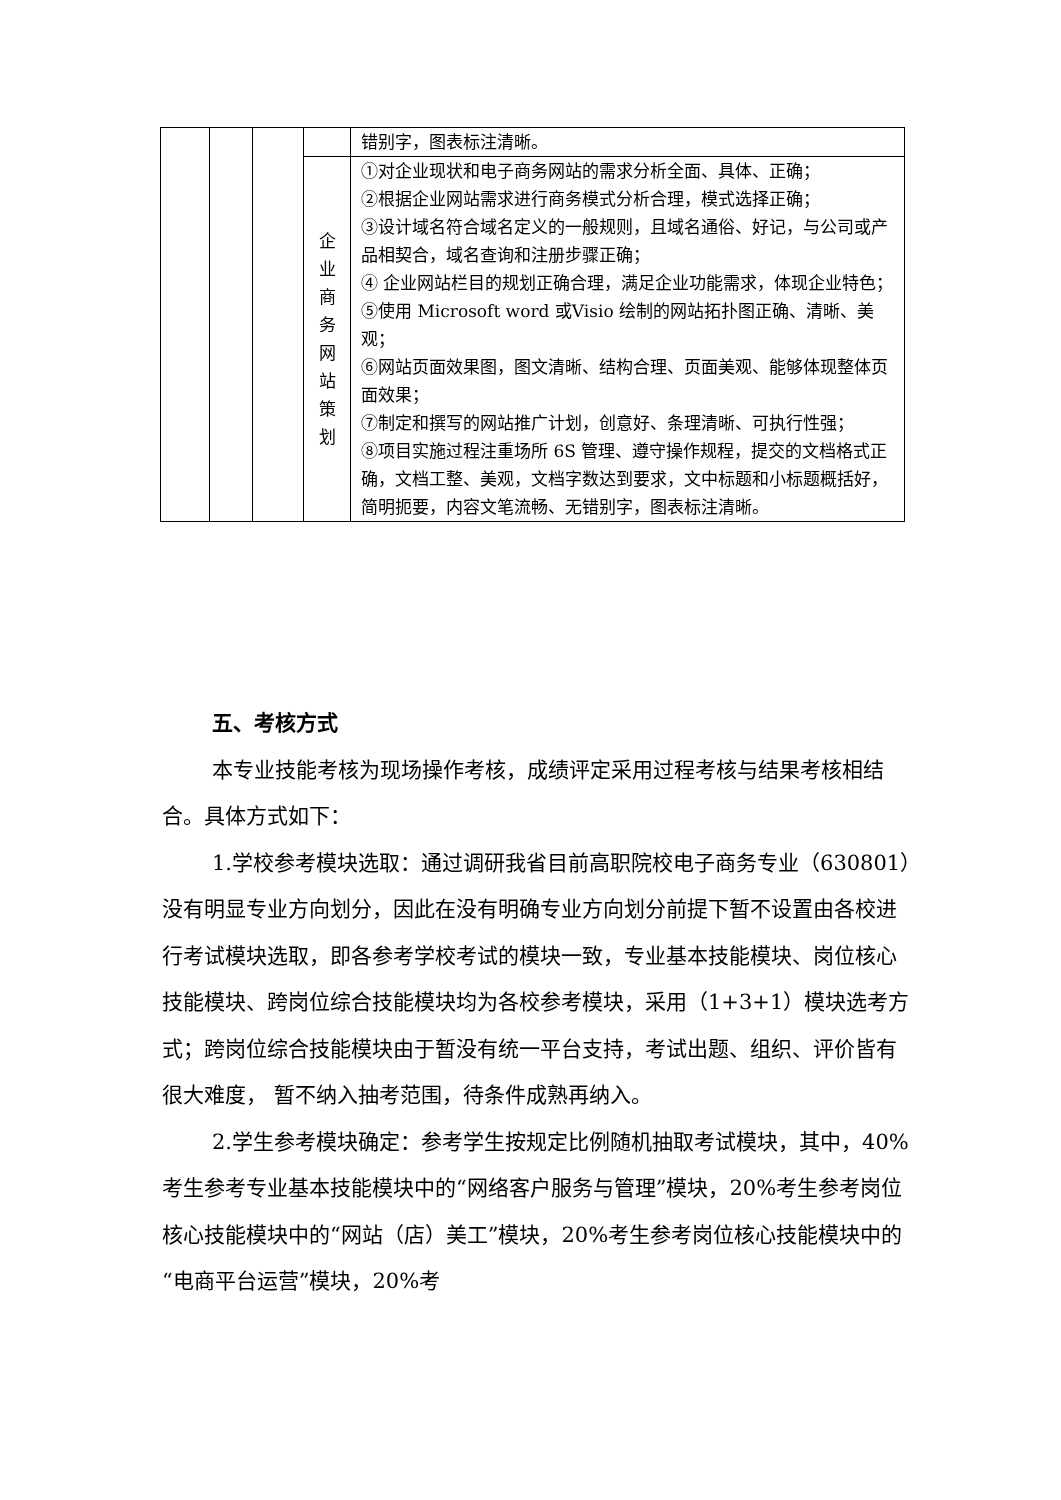| | | | | 错别字，图表标注清晰。 |
| | | | 企 业 商 务 网 站 策 划 | ①对企业现状和电子商务网站的需求分析全面、具体、正确； ②根据企业网站需求进行商务模式分析合理，模式选择正确； ③设计域名符合域名定义的一般规则，且域名通俗、好记，与公司或产品相契合，域名查询和注册步骤正确； ④ 企业网站栏目的规划正确合理，满足企业功能需求，体现企业特色； ⑤使用 Microsoft word 或Visio 绘制的网站拓扑图正确、清晰、美观； ⑥网站页面效果图，图文清晰、结构合理、页面美观、能够体现整体页面效果； ⑦制定和撰写的网站推广计划，创意好、条理清晰、可执行性强； ⑧项目实施过程注重场所 6S 管理、遵守操作规程，提交的文档格式正确，文档工整、美观，文档字数达到要求，文中标题和小标题概括好，简明扼要，内容文笔流畅、无错别字，图表标注清晰。 |
五、考核方式
本专业技能考核为现场操作考核，成绩评定采用过程考核与结果考核相结合。具体方式如下：
1.学校参考模块选取：通过调研我省目前高职院校电子商务专业（630801）没有明显专业方向划分，因此在没有明确专业方向划分前提下暂不设置由各校进行考试模块选取，即各参考学校考试的模块一致，专业基本技能模块、岗位核心技能模块、跨岗位综合技能模块均为各校参考模块，采用（1+3+1）模块选考方式；跨岗位综合技能模块由于暂没有统一平台支持，考试出题、组织、评价皆有很大难度， 暂不纳入抽考范围，待条件成熟再纳入。
2.学生参考模块确定：参考学生按规定比例随机抽取考试模块，其中，40%考生参考专业基本技能模块中的“网络客户服务与管理”模块，20%考生参考岗位核心技能模块中的“网站（店）美工”模块，20%考生参考岗位核心技能模块中的“电商平台运营”模块，20%考